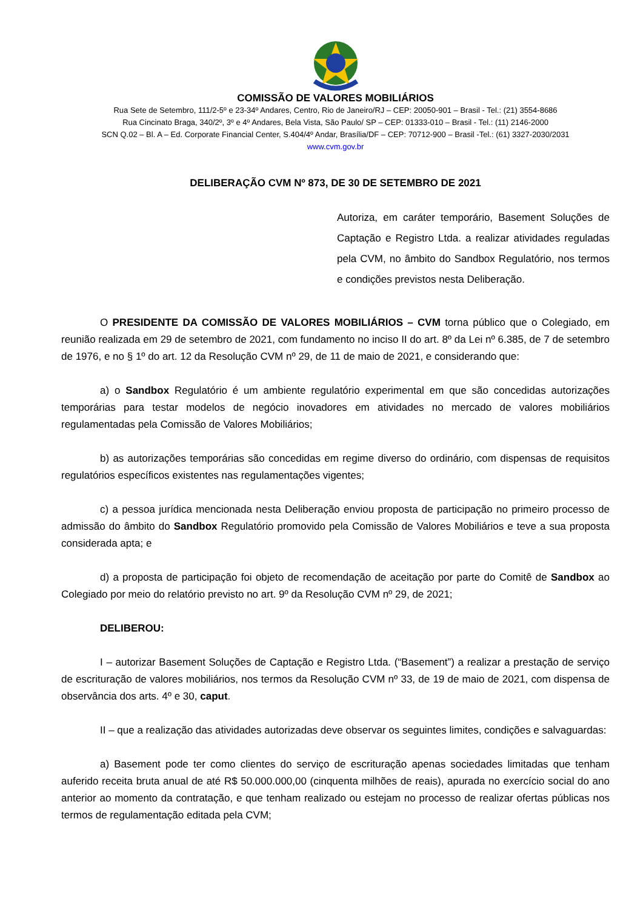COMISSÃO DE VALORES MOBILIÁRIOS
Rua Sete de Setembro, 111/2-5º e 23-34º Andares, Centro, Rio de Janeiro/RJ – CEP: 20050-901 – Brasil - Tel.: (21) 3554-8686
Rua Cincinato Braga, 340/2º, 3º e 4º Andares, Bela Vista, São Paulo/ SP – CEP: 01333-010 – Brasil - Tel.: (11) 2146-2000
SCN Q.02 – Bl. A – Ed. Corporate Financial Center, S.404/4º Andar, Brasília/DF – CEP: 70712-900 – Brasil -Tel.: (61) 3327-2030/2031
www.cvm.gov.br
DELIBERAÇÃO CVM Nº 873, DE 30 DE SETEMBRO DE 2021
Autoriza, em caráter temporário, Basement Soluções de Captação e Registro Ltda. a realizar atividades reguladas pela CVM, no âmbito do Sandbox Regulatório, nos termos e condições previstos nesta Deliberação.
O PRESIDENTE DA COMISSÃO DE VALORES MOBILIÁRIOS – CVM torna público que o Colegiado, em reunião realizada em 29 de setembro de 2021, com fundamento no inciso II do art. 8º da Lei nº 6.385, de 7 de setembro de 1976, e no § 1º do art. 12 da Resolução CVM nº 29, de 11 de maio de 2021, e considerando que:
a) o Sandbox Regulatório é um ambiente regulatório experimental em que são concedidas autorizações temporárias para testar modelos de negócio inovadores em atividades no mercado de valores mobiliários regulamentadas pela Comissão de Valores Mobiliários;
b) as autorizações temporárias são concedidas em regime diverso do ordinário, com dispensas de requisitos regulatórios específicos existentes nas regulamentações vigentes;
c) a pessoa jurídica mencionada nesta Deliberação enviou proposta de participação no primeiro processo de admissão do âmbito do Sandbox Regulatório promovido pela Comissão de Valores Mobiliários e teve a sua proposta considerada apta; e
d) a proposta de participação foi objeto de recomendação de aceitação por parte do Comitê de Sandbox ao Colegiado por meio do relatório previsto no art. 9º da Resolução CVM nº 29, de 2021;
DELIBEROU:
I – autorizar Basement Soluções de Captação e Registro Ltda. (“Basement”) a realizar a prestação de serviço de escrituração de valores mobiliários, nos termos da Resolução CVM nº 33, de 19 de maio de 2021, com dispensa de observância dos arts. 4º e 30, caput.
II – que a realização das atividades autorizadas deve observar os seguintes limites, condições e salvaguardas:
a) Basement pode ter como clientes do serviço de escrituração apenas sociedades limitadas que tenham auferido receita bruta anual de até R$ 50.000.000,00 (cinquenta milhões de reais), apurada no exercício social do ano anterior ao momento da contratação, e que tenham realizado ou estejam no processo de realizar ofertas públicas nos termos de regulamentação editada pela CVM;